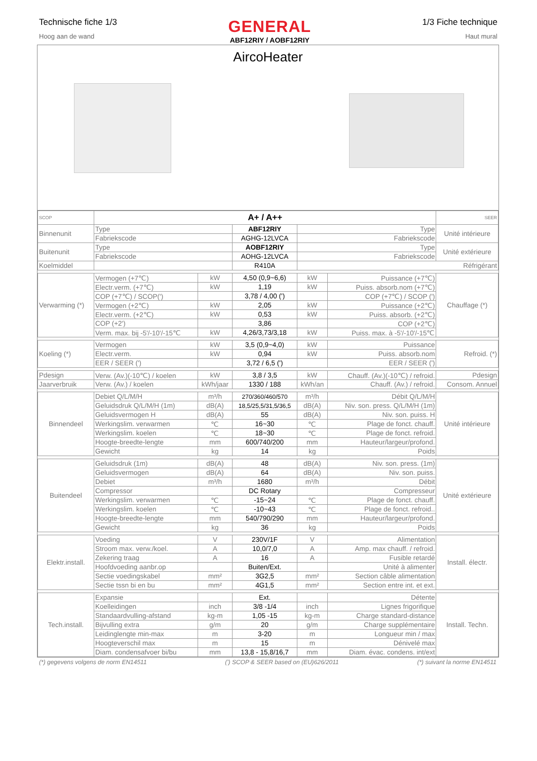Technische fiche 1/3
Hoog aan de wand
GENERAL
ABF12RIY / AOBF12RIY
1/3 Fiche technique
Haut mural
AircoHeater
| SCOP | A+ / A++ | | | | | SEER |
| Binnenunit | Type | | ABF12RIY | Type | | Unité intérieure |
| | Fabriekscode | | AGHG-12LVCA | Fabriekscode | | |
| Buitenunit | Type | | AOBF12RIY | Type | | Unité extérieure |
| | Fabriekscode | | AOHG-12LVCA | Fabriekscode | | |
| Koelmiddel | | | R410A | Réfrigérant | | |
| Verwarming (*) | Vermogen (+7℃) | kW | 4,50 (0,9~6,6) | kW | Puissance (+7℃) | Chauffage (*) |
| | Electr.verm. (+7℃) | kW | 1,19 | kW | Puiss. absorb.nom (+7℃) | |
| | COP (+7℃) / SCOP(') | | 3,78 / 4,00 (') | | COP (+7℃) / SCOP (') | |
| | Vermogen (+2℃) | kW | 2,05 | kW | Puissance (+2℃) | |
| | Electr.verm. (+2℃) | kW | 0,53 | kW | Puiss. absorb. (+2℃) | |
| | COP (+2') | | 3,86 | | COP (+2℃) | |
| | Verm. max. bij -5'/-10'/-15℃ | kW | 4,26/3,73/3,18 | kW | Puiss. max. à -5'/-10'/-15℃ | |
| Koeling (*) | Vermogen | kW | 3,5 (0,9~4,0) | kW | Puissance | Refroid. (*) |
| | Electr.verm. | kW | 0,94 | kW | Puiss. absorb.nom | |
| | EER / SEER (') | | 3,72 / 6,5 (') | | EER / SEER (') | |
| Pdesign | Verw. (Av.)(-10℃) / koelen | kW | 3,8 / 3,5 | kW | Chauff. (Av.)(-10℃) / refroid. | Pdesign |
| Jaarverbruik | Verw. (Av.) / koelen | kWh/jaar | 1330 / 188 | kWh/an | Chauff. (Av.) / refroid. | Consom. Annuel |
| Binnendeel | Debiet Q/L/M/H | m³/h | 270/360/460/570 | m³/h | Débit Q/L/M/H | Unité intérieure |
| | Geluidsdruk Q/L/M/H (1m) | dB(A) | 18,5/25,5/31,5/36,5 | dB(A) | Niv. son. press. Q/L/M/H (1m) | |
| | Geluidsvermogen H | dB(A) | 55 | dB(A) | Niv. son. puiss. H | |
| | Werkingslim. verwarmen | ℃ | 16~30 | ℃ | Plage de fonct. chauff. | |
| | Werkingslim. koelen | ℃ | 18~30 | ℃ | Plage de fonct. refroid. | |
| | Hoogte-breedte-lengte | mm | 600/740/200 | mm | Hauteur/largeur/profond. | |
| | Gewicht | kg | 14 | kg | Poids | |
| Buitendeel | Geluidsdruk (1m) | dB(A) | 48 | dB(A) | Niv. son. press. (1m) | Unité extérieure |
| | Geluidsvermogen | dB(A) | 64 | dB(A) | Niv. son. puiss. | |
| | Debiet | m³/h | 1680 | m³/h | Débit | |
| | Compressor | | DC Rotary | | Compresseur | |
| | Werkingslim. verwarmen | ℃ | -15~24 | ℃ | Plage de fonct. chauff. | |
| | Werkingslim. koelen | ℃ | -10~43 | ℃ | Plage de fonct. refroid.. | |
| | Hoogte-breedte-lengte | mm | 540/790/290 | mm | Hauteur/largeur/profond. | |
| | Gewicht | kg | 36 | kg | Poids | |
| Elektr.install. | Voeding | V | 230V/1F | V | Alimentation | Install. électr. |
| | Stroom max. verw./koel. | A | 10,0/7,0 | A | Amp. max chauff. / refroid. | |
| | Zekering traag | A | 16 | A | Fusible retardé | |
| | Hoofdvoeding aanbr.op | | Buiten/Ext. | | Unité à alimenter | |
| | Sectie voedingskabel | mm² | 3G2,5 | mm² | Section câble alimentation | |
| | Sectie tssn bi en bu | mm² | 4G1,5 | mm² | Section entre int. et ext. | |
| Tech.install. | Expansie | | Ext. | | Détente | Install. Techn. |
| | Koelleidingen | inch | 3/8 -1/4 | inch | Lignes frigorifique | |
| | Standaardvulling-afstand | kg-m | 1,05 -15 | kg-m | Charge standard-distance | |
| | Bijvulling extra | g/m | 20 | g/m | Charge supplémentaire | |
| | Leidinglengte min-max | m | 3-20 | m | Longueur min / max | |
| | Hoogteverschil max | m | 15 | m | Dénivelé max | |
| | Diam. condensafvoer bi/bu | mm | 13,8 - 15,8/16,7 | mm | Diam. évac. condens. int/ext | |
(*) gegevens volgens de norm EN14511 (') SCOP & SEER based on (EU)626/2011 (*) suivant la norme EN14511